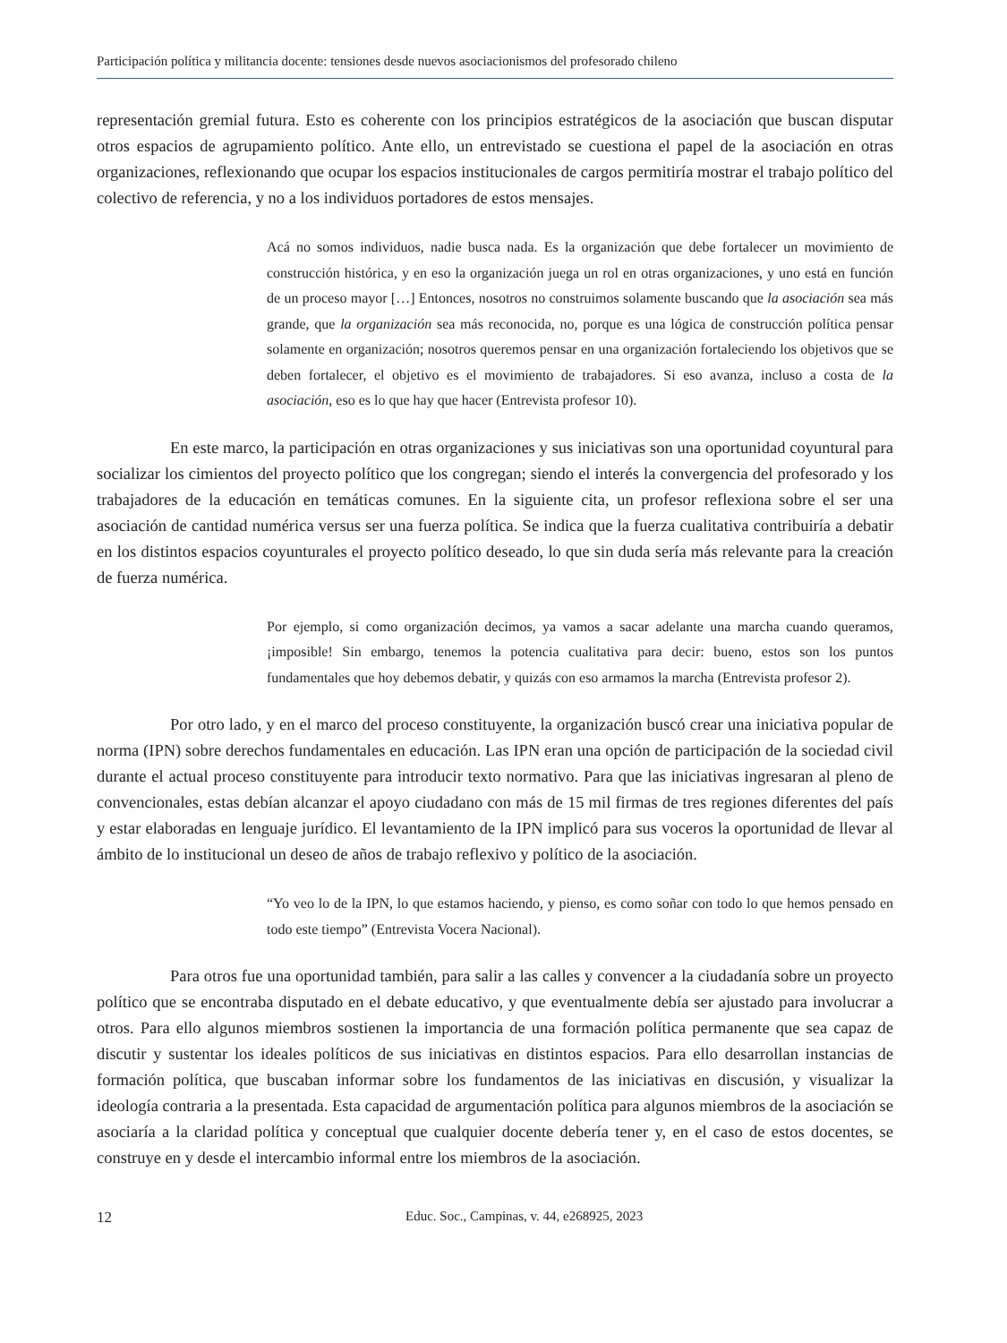Participación política y militancia docente: tensiones desde nuevos asociacionismos del profesorado chileno
representación gremial futura. Esto es coherente con los principios estratégicos de la asociación que buscan disputar otros espacios de agrupamiento político. Ante ello, un entrevistado se cuestiona el papel de la asociación en otras organizaciones, reflexionando que ocupar los espacios institucionales de cargos permitiría mostrar el trabajo político del colectivo de referencia, y no a los individuos portadores de estos mensajes.
Acá no somos individuos, nadie busca nada. Es la organización que debe fortalecer un movimiento de construcción histórica, y en eso la organización juega un rol en otras organizaciones, y uno está en función de un proceso mayor […] Entonces, nosotros no construimos solamente buscando que la asociación sea más grande, que la organización sea más reconocida, no, porque es una lógica de construcción política pensar solamente en organización; nosotros queremos pensar en una organización fortaleciendo los objetivos que se deben fortalecer, el objetivo es el movimiento de trabajadores. Si eso avanza, incluso a costa de la asociación, eso es lo que hay que hacer (Entrevista profesor 10).
En este marco, la participación en otras organizaciones y sus iniciativas son una oportunidad coyuntural para socializar los cimientos del proyecto político que los congregan; siendo el interés la convergencia del profesorado y los trabajadores de la educación en temáticas comunes. En la siguiente cita, un profesor reflexiona sobre el ser una asociación de cantidad numérica versus ser una fuerza política. Se indica que la fuerza cualitativa contribuiría a debatir en los distintos espacios coyunturales el proyecto político deseado, lo que sin duda sería más relevante para la creación de fuerza numérica.
Por ejemplo, si como organización decimos, ya vamos a sacar adelante una marcha cuando queramos, ¡imposible! Sin embargo, tenemos la potencia cualitativa para decir: bueno, estos son los puntos fundamentales que hoy debemos debatir, y quizás con eso armamos la marcha (Entrevista profesor 2).
Por otro lado, y en el marco del proceso constituyente, la organización buscó crear una iniciativa popular de norma (IPN) sobre derechos fundamentales en educación. Las IPN eran una opción de participación de la sociedad civil durante el actual proceso constituyente para introducir texto normativo. Para que las iniciativas ingresaran al pleno de convencionales, estas debían alcanzar el apoyo ciudadano con más de 15 mil firmas de tres regiones diferentes del país y estar elaboradas en lenguaje jurídico. El levantamiento de la IPN implicó para sus voceros la oportunidad de llevar al ámbito de lo institucional un deseo de años de trabajo reflexivo y político de la asociación.
“Yo veo lo de la IPN, lo que estamos haciendo, y pienso, es como soñar con todo lo que hemos pensado en todo este tiempo” (Entrevista Vocera Nacional).
Para otros fue una oportunidad también, para salir a las calles y convencer a la ciudadanía sobre un proyecto político que se encontraba disputado en el debate educativo, y que eventualmente debía ser ajustado para involucrar a otros. Para ello algunos miembros sostienen la importancia de una formación política permanente que sea capaz de discutir y sustentar los ideales políticos de sus iniciativas en distintos espacios. Para ello desarrollan instancias de formación política, que buscaban informar sobre los fundamentos de las iniciativas en discusión, y visualizar la ideología contraria a la presentada. Esta capacidad de argumentación política para algunos miembros de la asociación se asociaría a la claridad política y conceptual que cualquier docente debería tener y, en el caso de estos docentes, se construye en y desde el intercambio informal entre los miembros de la asociación.
12 Educ. Soc., Campinas, v. 44, e268925, 2023